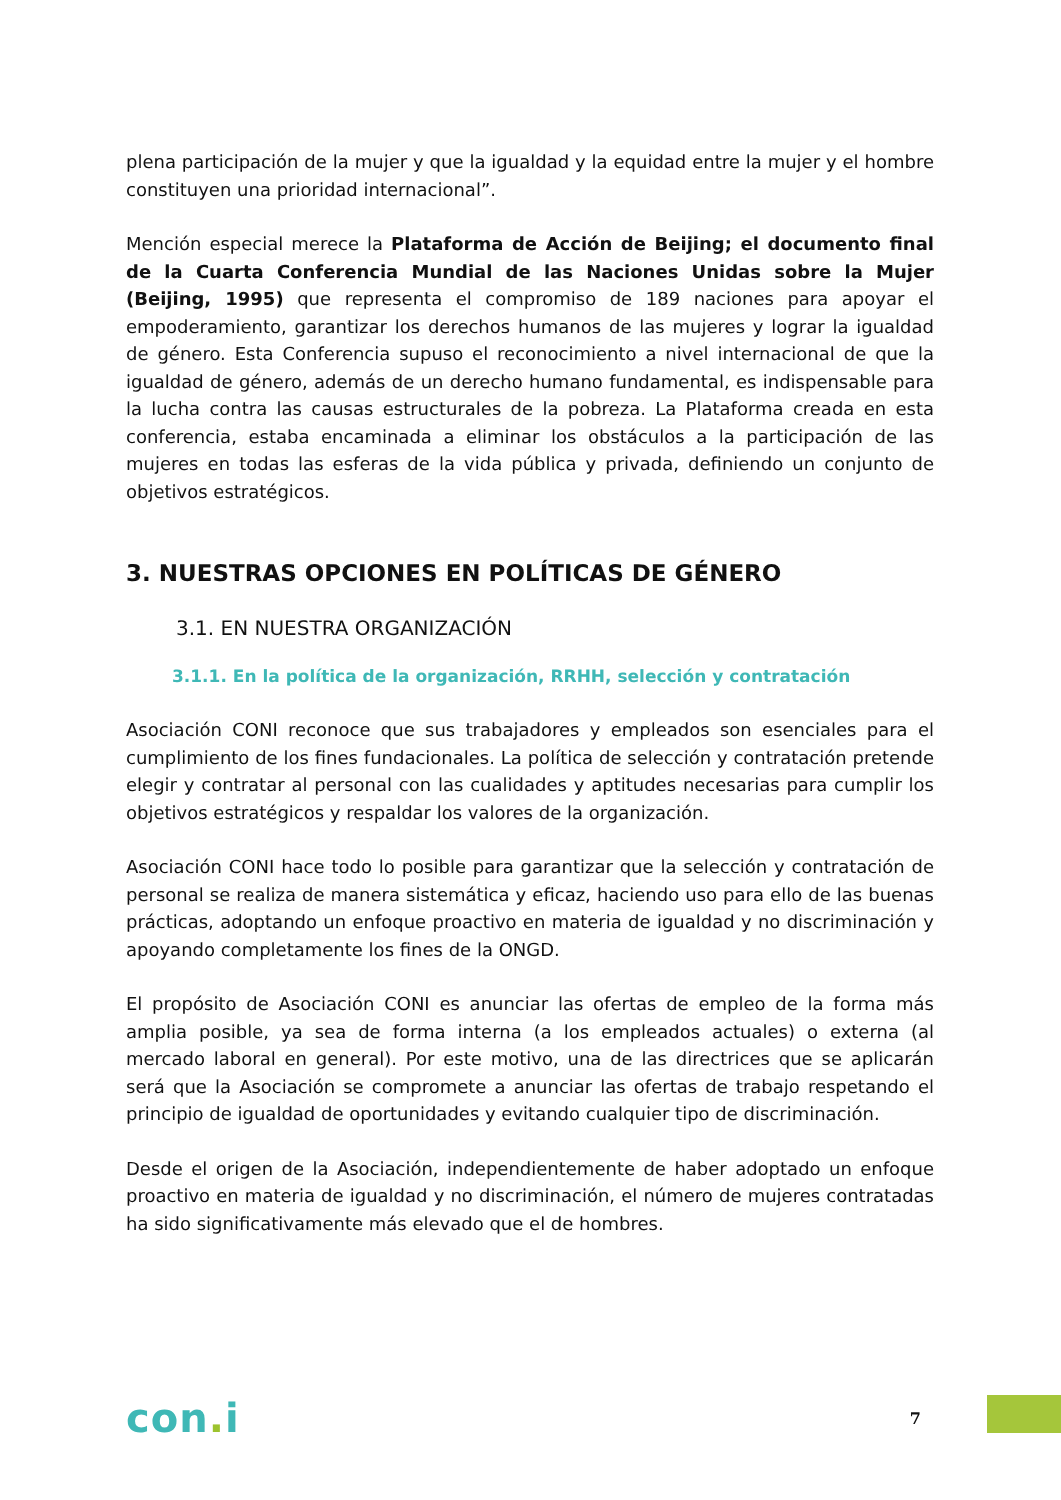plena participación de la mujer y que la igualdad y la equidad entre la mujer y el hombre constituyen una prioridad internacional”.
Mención especial merece la Plataforma de Acción de Beijing; el documento final de la Cuarta Conferencia Mundial de las Naciones Unidas sobre la Mujer (Beijing, 1995) que representa el compromiso de 189 naciones para apoyar el empoderamiento, garantizar los derechos humanos de las mujeres y lograr la igualdad de género. Esta Conferencia supuso el reconocimiento a nivel internacional de que la igualdad de género, además de un derecho humano fundamental, es indispensable para la lucha contra las causas estructurales de la pobreza. La Plataforma creada en esta conferencia, estaba encaminada a eliminar los obstáculos a la participación de las mujeres en todas las esferas de la vida pública y privada, definiendo un conjunto de objetivos estratégicos.
3. NUESTRAS OPCIONES EN POLÍTICAS DE GÉNERO
3.1. EN NUESTRA ORGANIZACIÓN
3.1.1. En la política de la organización, RRHH, selección y contratación
Asociación CONI reconoce que sus trabajadores y empleados son esenciales para el cumplimiento de los fines fundacionales. La política de selección y contratación pretende elegir y contratar al personal con las cualidades y aptitudes necesarias para cumplir los objetivos estratégicos y respaldar los valores de la organización.
Asociación CONI hace todo lo posible para garantizar que la selección y contratación de personal se realiza de manera sistemática y eficaz, haciendo uso para ello de las buenas prácticas, adoptando un enfoque proactivo en materia de igualdad y no discriminación y apoyando completamente los fines de la ONGD.
El propósito de Asociación CONI es anunciar las ofertas de empleo de la forma más amplia posible, ya sea de forma interna (a los empleados actuales) o externa (al mercado laboral en general). Por este motivo, una de las directrices que se aplicarán será que la Asociación se compromete a anunciar las ofertas de trabajo respetando el principio de igualdad de oportunidades y evitando cualquier tipo de discriminación.
Desde el origen de la Asociación, independientemente de haber adoptado un enfoque proactivo en materia de igualdad y no discriminación, el número de mujeres contratadas ha sido significativamente más elevado que el de hombres.
con. i
7